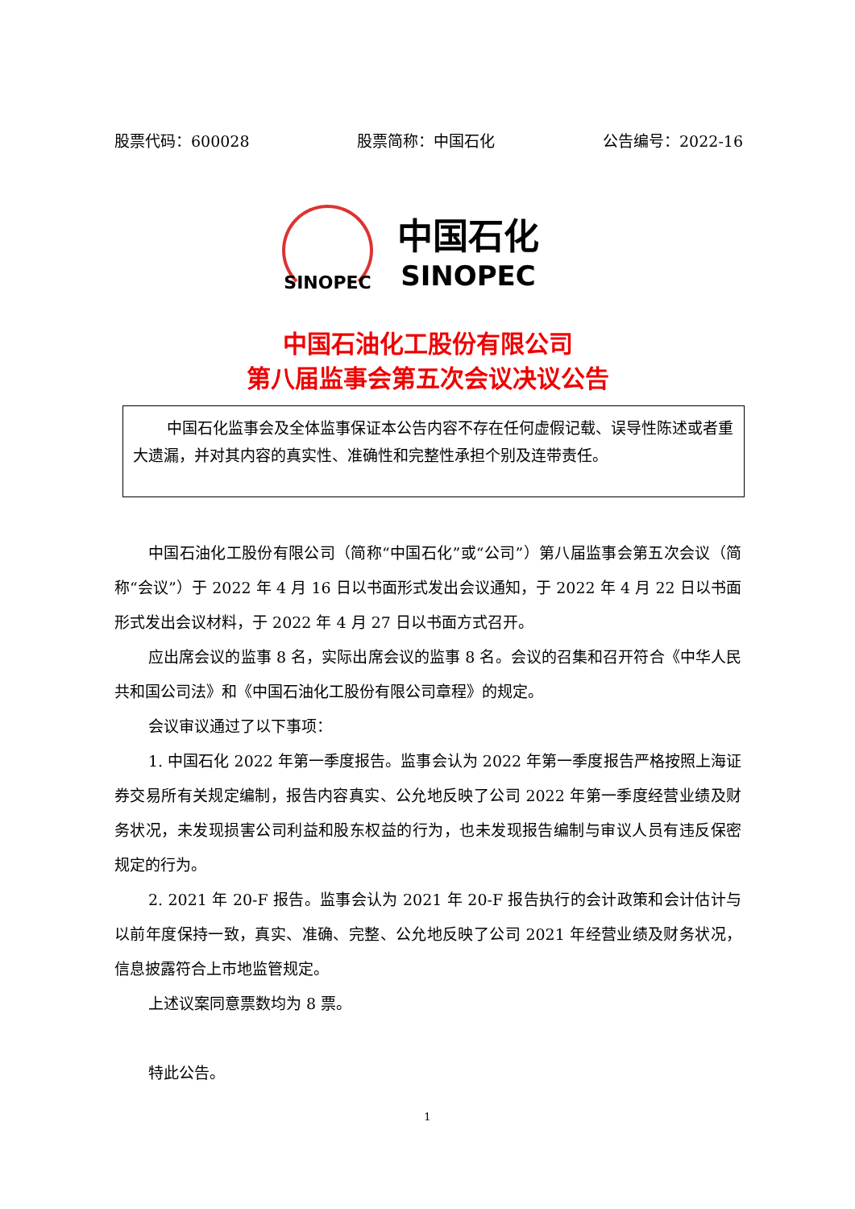股票代码：600028 股票简称：中国石化 公告编号：2022-16
SINOPEC
中国石化
SINOPEC
中国石油化工股份有限公司
第八届监事会第五次会议决议公告
中国石化监事会及全体监事保证本公告内容不存在任何虚假记载、误导性陈述或者重大遗漏，并对其内容的真实性、准确性和完整性承担个别及连带责任。
中国石油化工股份有限公司（简称“中国石化”或“公司”）第八届监事会第五次会议（简称“会议”）于 2022 年 4 月 16 日以书面形式发出会议通知，于 2022 年 4 月 22 日以书面形式发出会议材料，于 2022 年 4 月 27 日以书面方式召开。
应出席会议的监事 8 名，实际出席会议的监事 8 名。会议的召集和召开符合《中华人民共和国公司法》和《中国石油化工股份有限公司章程》的规定。
会议审议通过了以下事项：
1. 中国石化 2022 年第一季度报告。监事会认为 2022 年第一季度报告严格按照上海证券交易所有关规定编制，报告内容真实、公允地反映了公司 2022 年第一季度经营业绩及财务状况，未发现损害公司利益和股东权益的行为，也未发现报告编制与审议人员有违反保密规定的行为。
2. 2021 年 20-F 报告。监事会认为 2021 年 20-F 报告执行的会计政策和会计估计与以前年度保持一致，真实、准确、完整、公允地反映了公司 2021 年经营业绩及财务状况，信息披露符合上市地监管规定。
上述议案同意票数均为 8 票。
特此公告。
1